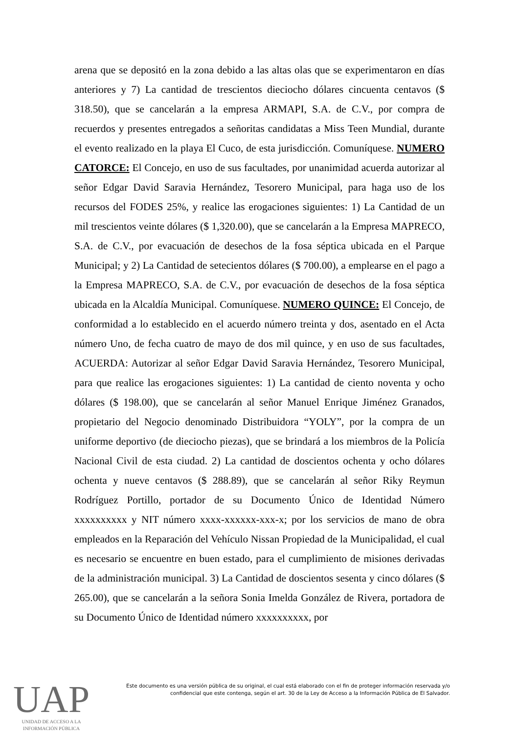arena que se depositó en la zona debido a las altas olas que se experimentaron en días anteriores y 7) La cantidad de trescientos dieciocho dólares cincuenta centavos ($ 318.50), que se cancelarán a la empresa ARMAPI, S.A. de C.V., por compra de recuerdos y presentes entregados a señoritas candidatas a Miss Teen Mundial, durante el evento realizado en la playa El Cuco, de esta jurisdicción. Comuníquese. NUMERO CATORCE: El Concejo, en uso de sus facultades, por unanimidad acuerda autorizar al señor Edgar David Saravia Hernández, Tesorero Municipal, para haga uso de los recursos del FODES 25%, y realice las erogaciones siguientes: 1) La Cantidad de un mil trescientos veinte dólares ($ 1,320.00), que se cancelarán a la Empresa MAPRECO, S.A. de C.V., por evacuación de desechos de la fosa séptica ubicada en el Parque Municipal; y 2) La Cantidad de setecientos dólares ($ 700.00), a emplearse en el pago a la Empresa MAPRECO, S.A. de C.V., por evacuación de desechos de la fosa séptica ubicada en la Alcaldía Municipal. Comuníquese. NUMERO QUINCE: El Concejo, de conformidad a lo establecido en el acuerdo número treinta y dos, asentado en el Acta número Uno, de fecha cuatro de mayo de dos mil quince, y en uso de sus facultades, ACUERDA: Autorizar al señor Edgar David Saravia Hernández, Tesorero Municipal, para que realice las erogaciones siguientes: 1) La cantidad de ciento noventa y ocho dólares ($ 198.00), que se cancelarán al señor Manuel Enrique Jiménez Granados, propietario del Negocio denominado Distribuidora “YOLY”, por la compra de un uniforme deportivo (de dieciocho piezas), que se brindará a los miembros de la Policía Nacional Civil de esta ciudad. 2) La cantidad de doscientos ochenta y ocho dólares ochenta y nueve centavos ($ 288.89), que se cancelarán al señor Riky Reymun Rodríguez Portillo, portador de su Documento Único de Identidad Número xxxxxxxxxx y NIT número xxxx-xxxxxx-xxx-x; por los servicios de mano de obra empleados en la Reparación del Vehículo Nissan Propiedad de la Municipalidad, el cual es necesario se encuentre en buen estado, para el cumplimiento de misiones derivadas de la administración municipal. 3) La Cantidad de doscientos sesenta y cinco dólares ($ 265.00), que se cancelarán a la señora Sonia Imelda González de Rivera, portadora de su Documento Único de Identidad número xxxxxxxxxx, por
UAP
UNIDAD DE ACCESO A LA
INFORMACIÓN PÚBLICA
Este documento es una versión pública de su original, el cual está elaborado con el fin de proteger información reservada y/o
confidencial que este contenga, según el art. 30 de la Ley de Acceso a la Información Pública de El Salvador.